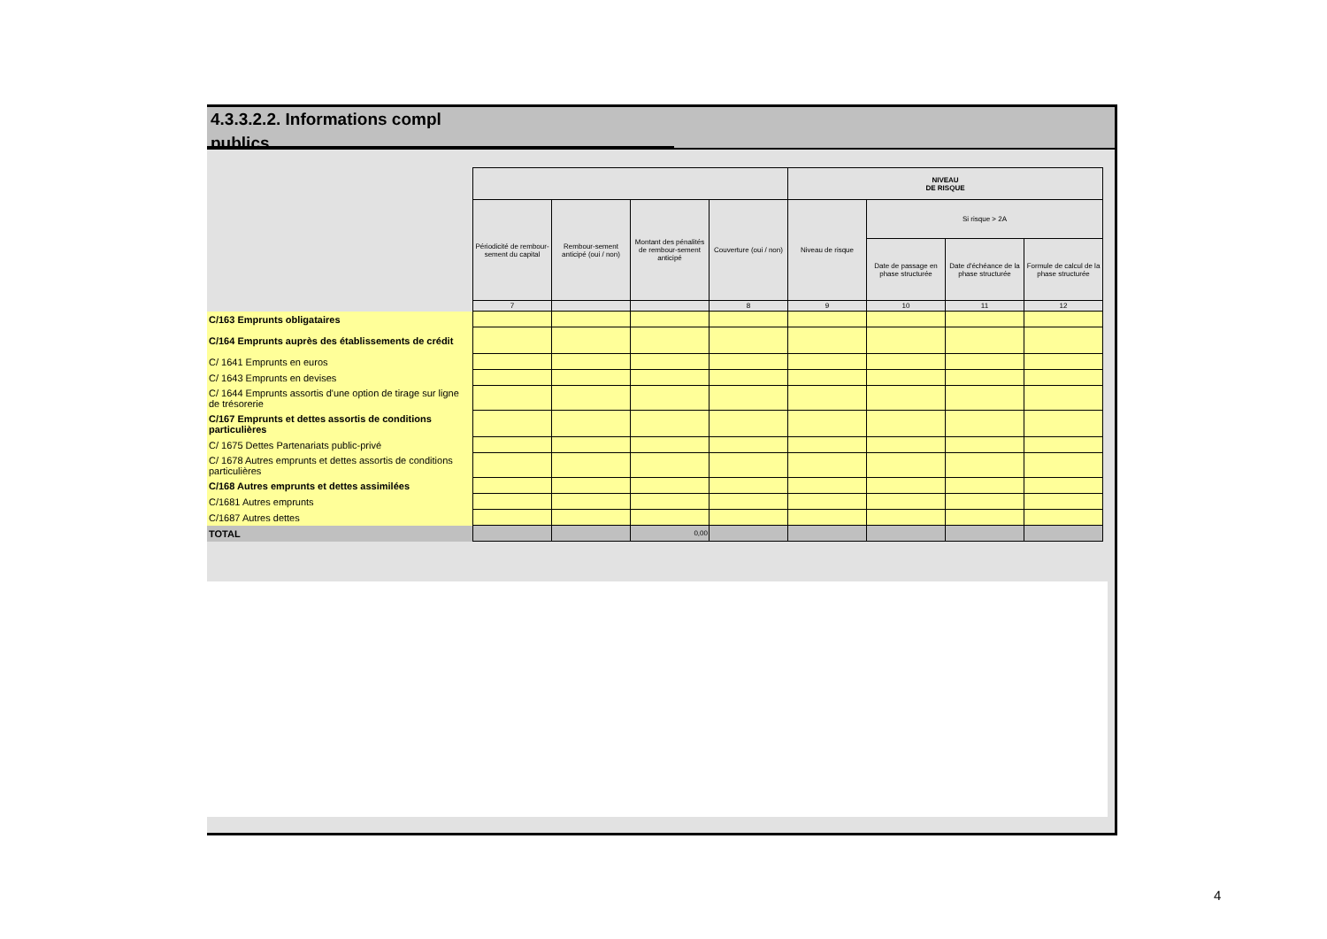4.3.3.2.2. Informations compl
publics
| | | | | | NIVEAU DE RISQUE | | | |
| | Périodicité de rembour-sement du capital | Rembour-sement anticipé (oui / non) | Montant des pénalités de rembour-sement anticipé | Couverture (oui / non) | Niveau de risque | Si risque > 2A | | |
| | | | | | | Date de passage en phase structurée | Date d'échéance de la phase structurée | Formule de calcul de la phase structurée |
| | 7 | | | 8 | 9 | 10 | 11 | 12 |
| C/163 Emprunts obligataires | | | | | | | | |
| C/164 Emprunts auprès des établissements de crédit | | | | | | | | |
| C/ 1641 Emprunts en euros | | | | | | | | |
| C/ 1643 Emprunts en devises | | | | | | | | |
| C/ 1644 Emprunts assortis d'une option de tirage sur ligne de trésorerie | | | | | | | | |
| C/167 Emprunts et dettes assortis de conditions particulières | | | | | | | | |
| C/ 1675 Dettes Partenariats public-privé | | | | | | | | |
| C/ 1678 Autres emprunts et dettes assortis de conditions particulières | | | | | | | | |
| C/168 Autres emprunts et dettes assimilées | | | | | | | | |
| C/1681 Autres emprunts | | | | | | | | |
| C/1687 Autres dettes | | | | | | | | |
| TOTAL | | | 0,00 | | | | | |
4